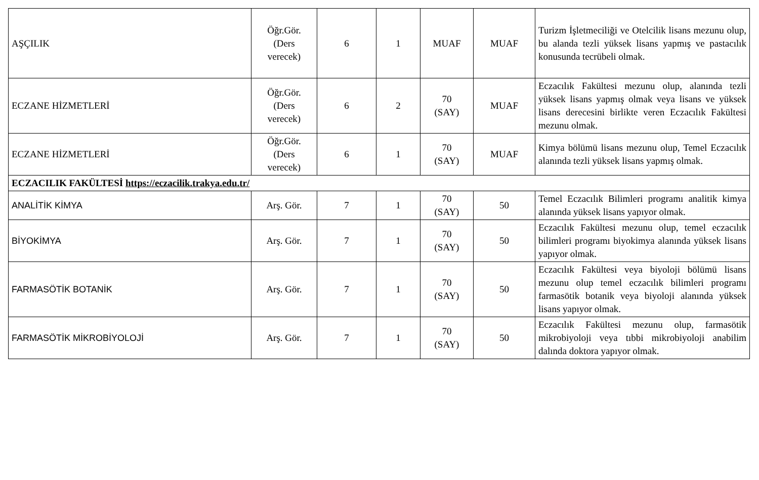| AŞÇILIK | Öğr.Gör. (Ders verecek) | 6 | 1 | MUAF | MUAF | Turizm İşletmeciliği ve Otelcilik lisans mezunu olup, bu alanda tezli yüksek lisans yapmış ve pastacılık konusunda tecrübeli olmak. |
| ECZANE HİZMETLERİ | Öğr.Gör. (Ders verecek) | 6 | 2 | 70 (SAY) | MUAF | Eczacılık Fakültesi mezunu olup, alanında tezli yüksek lisans yapmış olmak veya lisans ve yüksek lisans derecesini birlikte veren Eczacılık Fakültesi mezunu olmak. |
| ECZANE HİZMETLERİ | Öğr.Gör. (Ders verecek) | 6 | 1 | 70 (SAY) | MUAF | Kimya bölümü lisans mezunu olup, Temel Eczacılık alanında tezli yüksek lisans yapmış olmak. |
| ECZACILIK FAKÜLTESİ https://eczacilik.trakya.edu.tr/ | | | | | | |
| ANALİTİK KİMYA | Arş. Gör. | 7 | 1 | 70 (SAY) | 50 | Temel Eczacılık Bilimleri programı analitik kimya alanında yüksek lisans yapıyor olmak. |
| BİYOKİMYA | Arş. Gör. | 7 | 1 | 70 (SAY) | 50 | Eczacılık Fakültesi mezunu olup, temel eczacılık bilimleri programı biyokimya alanında yüksek lisans yapıyor olmak. |
| FARMASÖTİK BOTANİK | Arş. Gör. | 7 | 1 | 70 (SAY) | 50 | Eczacılık Fakültesi veya biyoloji bölümü lisans mezunu olup temel eczacılık bilimleri programı farmasötik botanik veya biyoloji alanında yüksek lisans yapıyor olmak. |
| FARMASÖTİK MİKROBİYOLOJİ | Arş. Gör. | 7 | 1 | 70 (SAY) | 50 | Eczacılık Fakültesi mezunu olup, farmasötik mikrobiyoloji veya tıbbi mikrobiyoloji anabilim dalında doktora yapıyor olmak. |